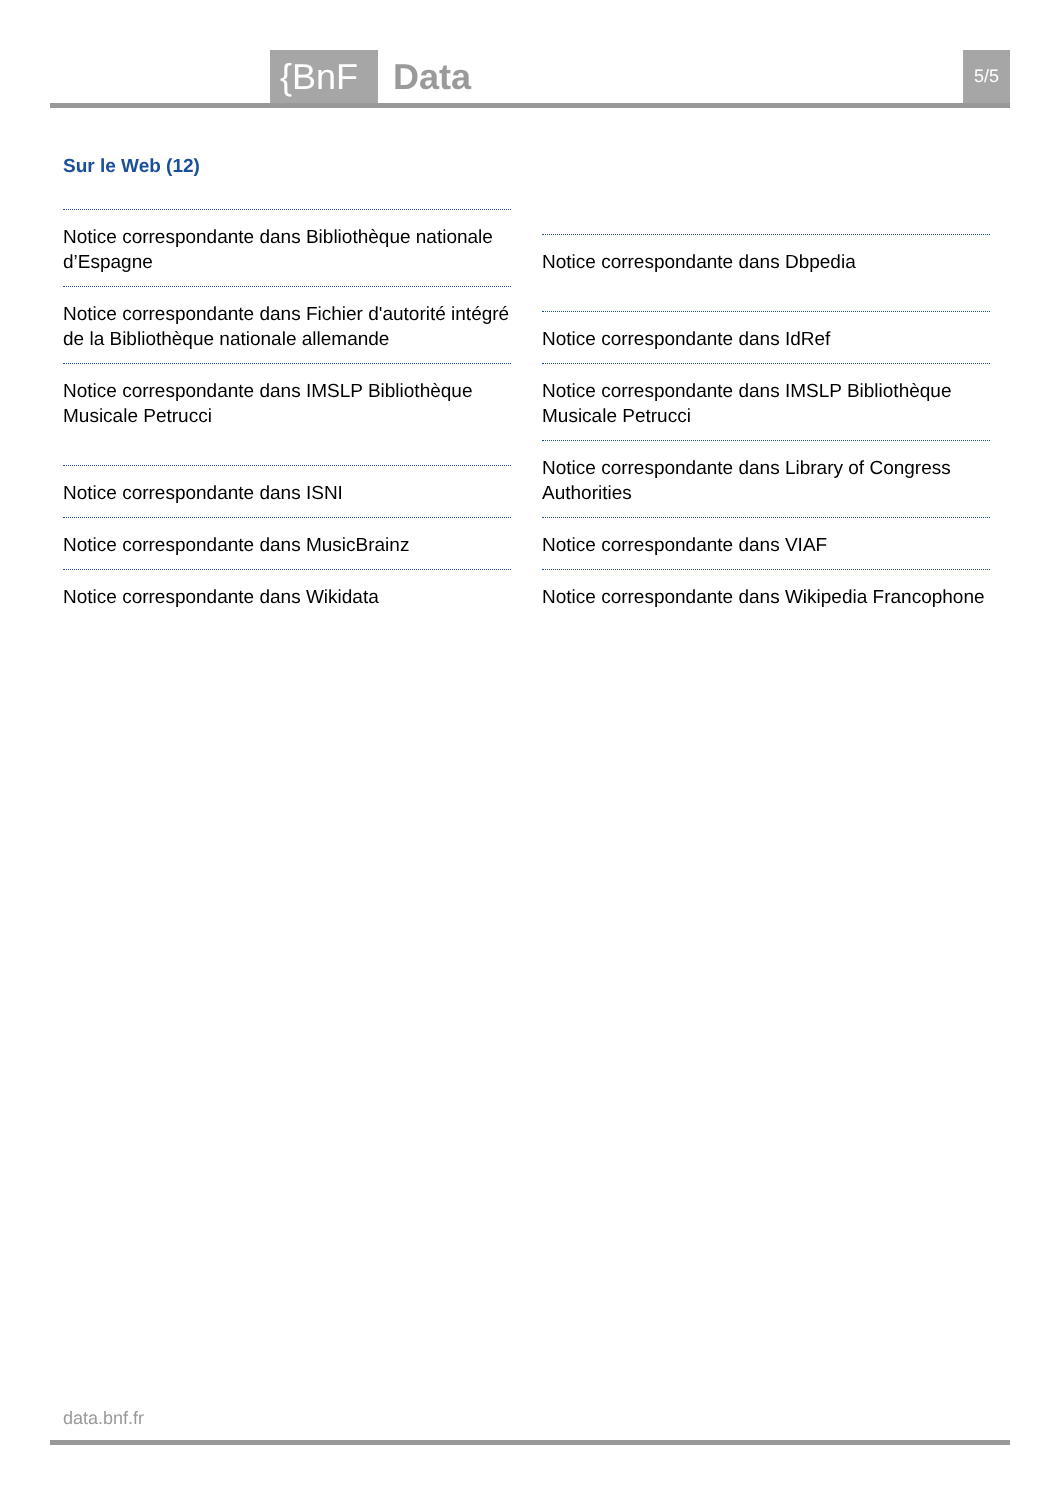{BnF Data 5/5
Sur le Web (12)
Notice correspondante dans Bibliothèque nationale d’Espagne
Notice correspondante dans Fichier d'autorité intégré de la Bibliothèque nationale allemande
Notice correspondante dans IMSLP Bibliothèque Musicale Petrucci
Notice correspondante dans ISNI
Notice correspondante dans MusicBrainz
Notice correspondante dans Wikidata
Notice correspondante dans Dbpedia
Notice correspondante dans IdRef
Notice correspondante dans IMSLP Bibliothèque Musicale Petrucci
Notice correspondante dans Library of Congress Authorities
Notice correspondante dans VIAF
Notice correspondante dans Wikipedia Francophone
data.bnf.fr